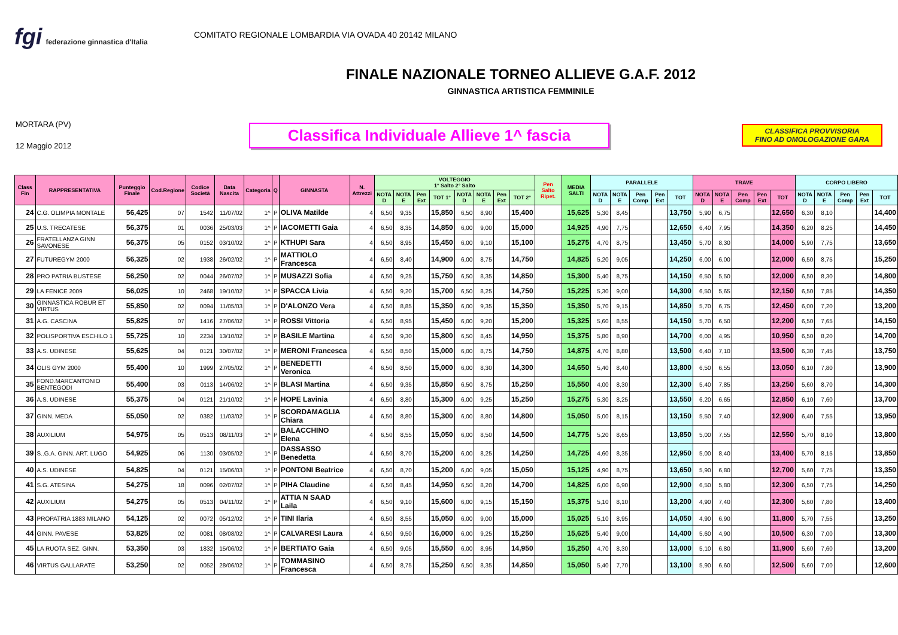fgi federazione ginnastica d'Italia
COMITATO REGIONALE LOMBARDIA VIA OVADA 40 20142 MILANO
FINALE NAZIONALE TORNEO ALLIEVE G.A.F. 2012
GINNASTICA ARTISTICA FEMMINILE
MORTARA (PV)
12 Maggio 2012
Classifica Individuale Allieve 1^ fascia
CLASSIFICA PROVVISORIA
FINO AD OMOLOGAZIONE GARA
| Class Fin | RAPPRESENTATIVA | Punteggio Finale | Cod.Regione | Codice Società | Data Nascita | Categoria | Q | GINNASTA | N. Attrezzi | VOLTEGGIO 1° Salto 2° Salto | | | | | | | | Pen Salto Ripet. | MEDIA SALTI | PARALLELE | | | | | TRAVE | | | | | CORPO LIBERO | | | | |
| --- | --- | --- | --- | --- | --- | --- | --- | --- | --- | --- | --- | --- | --- | --- | --- | --- | --- | --- | --- | --- | --- | --- | --- | --- | --- | --- | --- | --- | --- | --- | --- | --- | --- | --- |
| | | | | | | | | | | NOTA D | NOTA E | Pen Ext | TOT 1° | NOTA D | NOTA E | Pen Ext | TOT 2° | | | NOTA D | NOTA E | Pen Comp | Pen Ext | TOT | NOTA D | NOTA E | Pen Comp | Pen Ext | TOT | NOTA D | NOTA E | Pen Comp | Pen Ext | TOT |
| 24 | C.G. OLIMPIA MONTALE | 56,425 | 07 | 1542 | 11/07/02 | 1^ | P | OLIVA Matilde | 4 | 6,50 | 9,35 | | 15,850 | 6,50 | 8,90 | | 15,400 | | 15,625 | 5,30 | 8,45 | | | 13,750 | 5,90 | 6,75 | | | 12,650 | 6,30 | 8,10 | | | 14,400 |
| 25 | U.S. TRECATESE | 56,375 | 01 | 0036 | 25/03/03 | 1^ | P | IACOMETTI Gaia | 4 | 6,50 | 8,35 | | 14,850 | 6,00 | 9,00 | | 15,000 | | 14,925 | 4,90 | 7,75 | | | 12,650 | 6,40 | 7,95 | | | 14,350 | 6,20 | 8,25 | | | 14,450 |
| 26 | FRATELLANZA GINN SAVONESE | 56,375 | 05 | 0152 | 03/10/02 | 1^ | P | KTHUPI Sara | 4 | 6,50 | 8,95 | | 15,450 | 6,00 | 9,10 | | 15,100 | | 15,275 | 4,70 | 8,75 | | | 13,450 | 5,70 | 8,30 | | | 14,000 | 5,90 | 7,75 | | | 13,650 |
| 27 | FUTUREGYM 2000 | 56,325 | 02 | 1938 | 26/02/02 | 1^ | P | MATTIOLO Francesca | 4 | 6,50 | 8,40 | | 14,900 | 6,00 | 8,75 | | 14,750 | | 14,825 | 5,20 | 9,05 | | | 14,250 | 6,00 | 6,00 | | | 12,000 | 6,50 | 8,75 | | | 15,250 |
| 28 | PRO PATRIA BUSTESE | 56,250 | 02 | 0044 | 26/07/02 | 1^ | P | MUSAZZI Sofia | 4 | 6,50 | 9,25 | | 15,750 | 6,50 | 8,35 | | 14,850 | | 15,300 | 5,40 | 8,75 | | | 14,150 | 6,50 | 5,50 | | | 12,000 | 6,50 | 8,30 | | | 14,800 |
| 29 | LA FENICE 2009 | 56,025 | 10 | 2468 | 19/10/02 | 1^ | P | SPACCA Livia | 4 | 6,50 | 9,20 | | 15,700 | 6,50 | 8,25 | | 14,750 | | 15,225 | 5,30 | 9,00 | | | 14,300 | 6,50 | 5,65 | | | 12,150 | 6,50 | 7,85 | | | 14,350 |
| 30 | GINNASTICA ROBUR ET VIRTUS | 55,850 | 02 | 0094 | 11/05/03 | 1^ | P | D'ALONZO Vera | 4 | 6,50 | 8,85 | | 15,350 | 6,00 | 9,35 | | 15,350 | | 15,350 | 5,70 | 9,15 | | | 14,850 | 5,70 | 6,75 | | | 12,450 | 6,00 | 7,20 | | | 13,200 |
| 31 | A.G. CASCINA | 55,825 | 07 | 1416 | 27/06/02 | 1^ | P | ROSSI Vittoria | 4 | 6,50 | 8,95 | | 15,450 | 6,00 | 9,20 | | 15,200 | | 15,325 | 5,60 | 8,55 | | | 14,150 | 5,70 | 6,50 | | | 12,200 | 6,50 | 7,65 | | | 14,150 |
| 32 | POLISPORTIVA ESCHILO 1 | 55,725 | 10 | 2234 | 13/10/02 | 1^ | P | BASILE Martina | 4 | 6,50 | 9,30 | | 15,800 | 6,50 | 8,45 | | 14,950 | | 15,375 | 5,80 | 8,90 | | | 14,700 | 6,00 | 4,95 | | | 10,950 | 6,50 | 8,20 | | | 14,700 |
| 33 | A.S. UDINESE | 55,625 | 04 | 0121 | 30/07/02 | 1^ | P | MERONI Francesca | 4 | 6,50 | 8,50 | | 15,000 | 6,00 | 8,75 | | 14,750 | | 14,875 | 4,70 | 8,80 | | | 13,500 | 6,40 | 7,10 | | | 13,500 | 6,30 | 7,45 | | | 13,750 |
| 34 | OLIS GYM 2000 | 55,400 | 10 | 1999 | 27/05/02 | 1^ | P | BENEDETTI Veronica | 4 | 6,50 | 8,50 | | 15,000 | 6,00 | 8,30 | | 14,300 | | 14,650 | 5,40 | 8,40 | | | 13,800 | 6,50 | 6,55 | | | 13,050 | 6,10 | 7,80 | | | 13,900 |
| 35 | FOND.MARCANTONIO BENTEGODI | 55,400 | 03 | 0113 | 14/06/02 | 1^ | P | BLASI Martina | 4 | 6,50 | 9,35 | | 15,850 | 6,50 | 8,75 | | 15,250 | | 15,550 | 4,00 | 8,30 | | | 12,300 | 5,40 | 7,85 | | | 13,250 | 5,60 | 8,70 | | | 14,300 |
| 36 | A.S. UDINESE | 55,375 | 04 | 0121 | 21/10/02 | 1^ | P | HOPE Lavinia | 4 | 6,50 | 8,80 | | 15,300 | 6,00 | 9,25 | | 15,250 | | 15,275 | 5,30 | 8,25 | | | 13,550 | 6,20 | 6,65 | | | 12,850 | 6,10 | 7,60 | | | 13,700 |
| 37 | GINN. MEDA | 55,050 | 02 | 0382 | 11/03/02 | 1^ | P | SCORDAMAGLIA Chiara | 4 | 6,50 | 8,80 | | 15,300 | 6,00 | 8,80 | | 14,800 | | 15,050 | 5,00 | 8,15 | | | 13,150 | 5,50 | 7,40 | | | 12,900 | 6,40 | 7,55 | | | 13,950 |
| 38 | AUXILIUM | 54,975 | 05 | 0513 | 08/11/03 | 1^ | P | BALACCHINO Elena | 4 | 6,50 | 8,55 | | 15,050 | 6,00 | 8,50 | | 14,500 | | 14,775 | 5,20 | 8,65 | | | 13,850 | 5,00 | 7,55 | | | 12,550 | 5,70 | 8,10 | | | 13,800 |
| 39 | S..G.A. GINN. ART. LUGO | 54,925 | 06 | 1130 | 03/05/02 | 1^ | P | DASSASSO Benedetta | 4 | 6,50 | 8,70 | | 15,200 | 6,00 | 8,25 | | 14,250 | | 14,725 | 4,60 | 8,35 | | | 12,950 | 5,00 | 8,40 | | | 13,400 | 5,70 | 8,15 | | | 13,850 |
| 40 | A.S. UDINESE | 54,825 | 04 | 0121 | 15/06/03 | 1^ | P | PONTONI Beatrice | 4 | 6,50 | 8,70 | | 15,200 | 6,00 | 9,05 | | 15,050 | | 15,125 | 4,90 | 8,75 | | | 13,650 | 5,90 | 6,80 | | | 12,700 | 5,60 | 7,75 | | | 13,350 |
| 41 | S.G. ATESINA | 54,275 | 18 | 0096 | 02/07/02 | 1^ | P | PIHA Claudine | 4 | 6,50 | 8,45 | | 14,950 | 6,50 | 8,20 | | 14,700 | | 14,825 | 6,00 | 6,90 | | | 12,900 | 6,50 | 5,80 | | | 12,300 | 6,50 | 7,75 | | | 14,250 |
| 42 | AUXILIUM | 54,275 | 05 | 0513 | 04/11/02 | 1^ | P | ATTIA N SAAD Laila | 4 | 6,50 | 9,10 | | 15,600 | 6,00 | 9,15 | | 15,150 | | 15,375 | 5,10 | 8,10 | | | 13,200 | 4,90 | 7,40 | | | 12,300 | 5,60 | 7,80 | | | 13,400 |
| 43 | PROPATRIA 1883 MILANO | 54,125 | 02 | 0072 | 05/12/02 | 1^ | P | TINI Ilaria | 4 | 6,50 | 8,55 | | 15,050 | 6,00 | 9,00 | | 15,000 | | 15,025 | 5,10 | 8,95 | | | 14,050 | 4,90 | 6,90 | | | 11,800 | 5,70 | 7,55 | | | 13,250 |
| 44 | GINN. PAVESE | 53,825 | 02 | 0081 | 08/08/02 | 1^ | P | CALVARESI Laura | 4 | 6,50 | 9,50 | | 16,000 | 6,00 | 9,25 | | 15,250 | | 15,625 | 5,40 | 9,00 | | | 14,400 | 5,60 | 4,90 | | | 10,500 | 6,30 | 7,00 | | | 13,300 |
| 45 | LA RUOTA SEZ. GINN. | 53,350 | 03 | 1832 | 15/06/02 | 1^ | P | BERTIATO Gaia | 4 | 6,50 | 9,05 | | 15,550 | 6,00 | 8,95 | | 14,950 | | 15,250 | 4,70 | 8,30 | | | 13,000 | 5,10 | 6,80 | | | 11,900 | 5,60 | 7,60 | | | 13,200 |
| 46 | VIRTUS GALLARATE | 53,250 | 02 | 0052 | 28/06/02 | 1^ | P | TOMMASINO Francesca | 4 | 6,50 | 8,75 | | 15,250 | 6,50 | 8,35 | | 14,850 | | 15,050 | 5,40 | 7,70 | | | 13,100 | 5,90 | 6,60 | | | 12,500 | 5,60 | 7,00 | | | 12,600 |